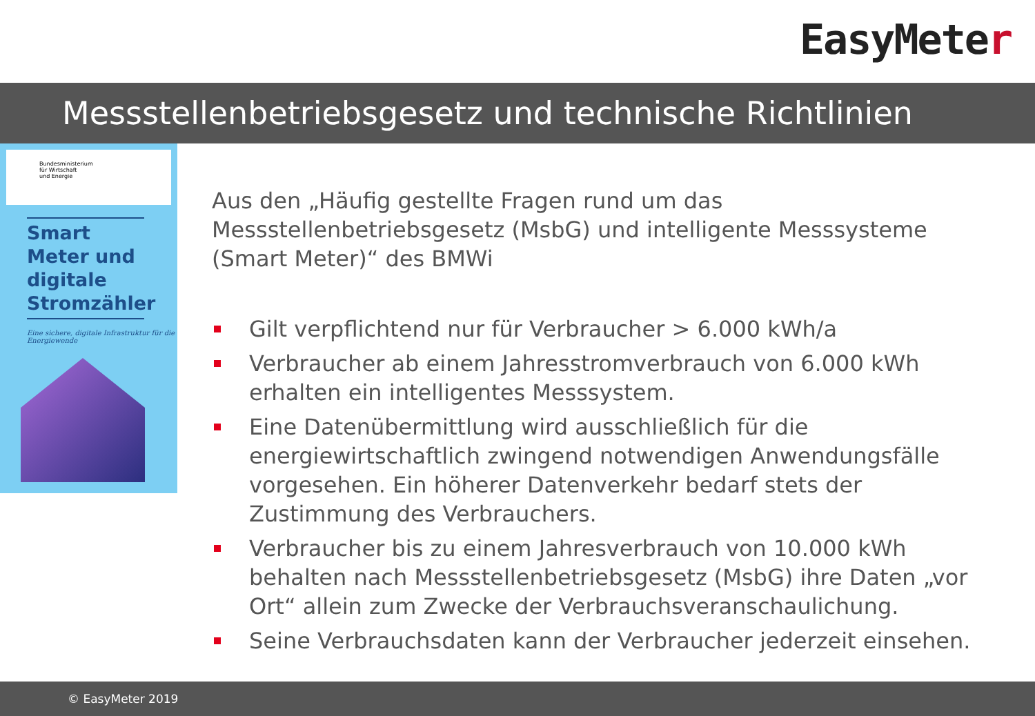EasyMeter
Messstellenbetriebsgesetz und technische Richtlinien
Bundesministerium
für Wirtschaft
und Energie
Smart Meter und digitale Stromzähler
Eine sichere, digitale Infrastruktur für die Energiewende
Aus den „Häufig gestellte Fragen rund um das Messstellenbetriebsgesetz (MsbG) und intelligente Messsysteme (Smart Meter)“ des BMWi
Gilt verpflichtend nur für Verbraucher > 6.000 kWh/a
Verbraucher ab einem Jahresstromverbrauch von 6.000 kWh erhalten ein intelligentes Messsystem.
Eine Datenübermittlung wird ausschließlich für die energiewirtschaftlich zwingend notwendigen Anwendungsfälle vorgesehen. Ein höherer Datenverkehr bedarf stets der Zustimmung des Verbrauchers.
Verbraucher bis zu einem Jahresverbrauch von 10.000 kWh behalten nach Messstellenbetriebsgesetz (MsbG) ihre Daten „vor Ort“ allein zum Zwecke der Verbrauchsveranschaulichung.
Seine Verbrauchsdaten kann der Verbraucher jederzeit einsehen.
© EasyMeter 2019